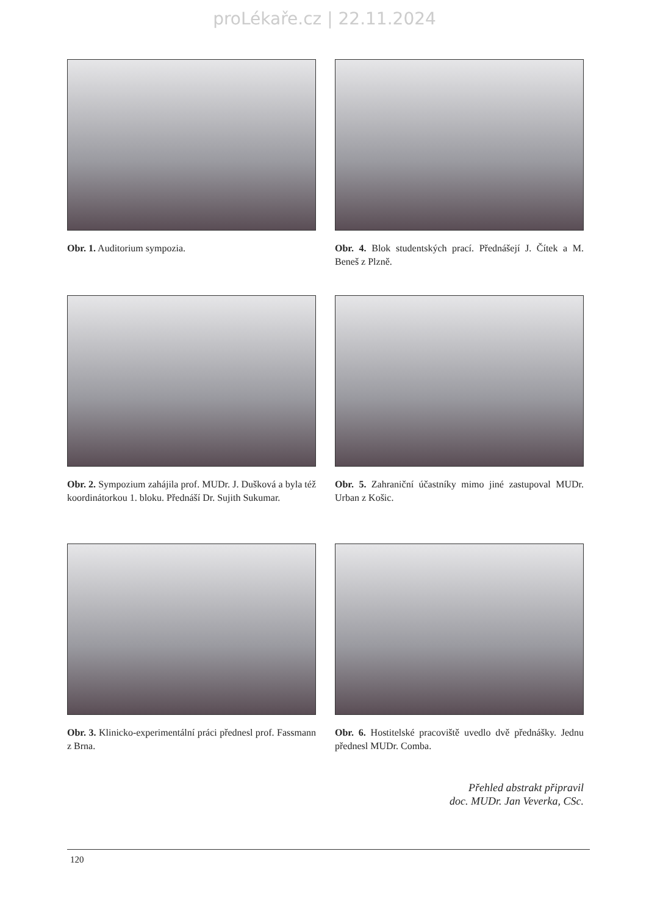proLékaře.cz | 22.11.2024
Obr. 1. Auditorium sympozia.
Obr. 4. Blok studentských prací. Přednášejí J. Čítek a M. Beneš z Plzně.
Obr. 2. Sympozium zahájila prof. MUDr. J. Dušková a byla též koordinátorkou 1. bloku. Přednáší Dr. Sujith Sukumar.
Obr. 5. Zahraniční účastníky mimo jiné zastupoval MUDr. Urban z Košic.
Obr. 3. Klinicko-experimentální práci přednesl prof. Fassmann z Brna.
Obr. 6. Hostitelské pracoviště uvedlo dvě přednášky. Jednu přednesl MUDr. Comba.
Přehled abstrakt připravil
doc. MUDr. Jan Veverka, CSc.
120